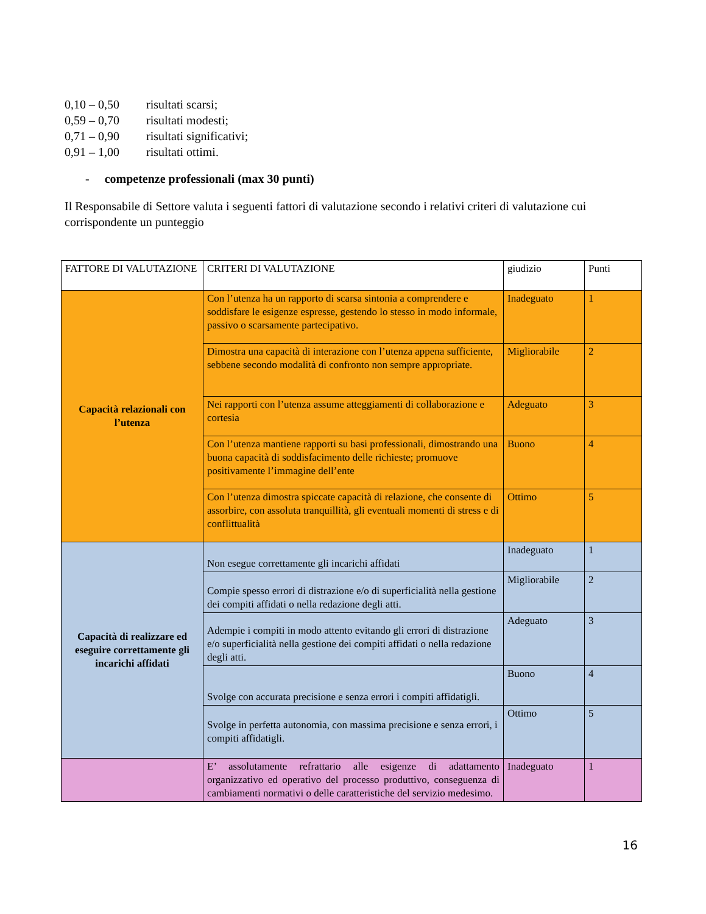0,10 – 0,50 risultati scarsi;
0,59 – 0,70 risultati modesti;
0,71 – 0,90 risultati significativi;
0,91 – 1,00 risultati ottimi.
- competenze professionali (max 30 punti)
Il Responsabile di Settore valuta i seguenti fattori di valutazione secondo i relativi criteri di valutazione cui corrispondente un punteggio
| FATTORE DI VALUTAZIONE | CRITERI DI VALUTAZIONE | giudizio | Punti |
| --- | --- | --- | --- |
| Capacità relazionali con l’utenza | Con l’utenza ha un rapporto di scarsa sintonia a comprendere e soddisfare le esigenze espresse, gestendo lo stesso in modo informale, passivo o scarsamente partecipativo. | Inadeguato | 1 |
| | Dimostra una capacità di interazione con l’utenza appena sufficiente, sebbene secondo modalità di confronto non sempre appropriate. | Migliorabile | 2 |
| | Nei rapporti con l’utenza assume atteggiamenti di collaborazione e cortesia | Adeguato | 3 |
| | Con l’utenza mantiene rapporti su basi professionali, dimostrando una buona capacità di soddisfacimento delle richieste; promuove positivamente l’immagine dell’ente | Buono | 4 |
| | Con l’utenza dimostra spiccate capacità di relazione, che consente di assorbire, con assoluta tranquillità, gli eventuali momenti di stress e di conflittualità | Ottimo | 5 |
| Capacità di realizzare ed eseguire correttamente gli incarichi affidati | Non esegue correttamente gli incarichi affidati | Inadeguato | 1 |
| | Compie spesso errori di distrazione e/o di superficialità nella gestione dei compiti affidati o nella redazione degli atti. | Migliorabile | 2 |
| | Adempie i compiti in modo attento evitando gli errori di distrazione e/o superficialità nella gestione dei compiti affidati o nella redazione degli atti. | Adeguato | 3 |
| | Svolge con accurata precisione e senza errori i compiti affidatigli. | Buono | 4 |
| | Svolge in perfetta autonomia, con massima precisione e senza errori, i compiti affidatigli. | Ottimo | 5 |
| | E’ assolutamente refrattario alle esigenze di adattamento organizzativo ed operativo del processo produttivo, conseguenza di cambiamenti normativi o delle caratteristiche del servizio medesimo. | Inadeguato | 1 |
16